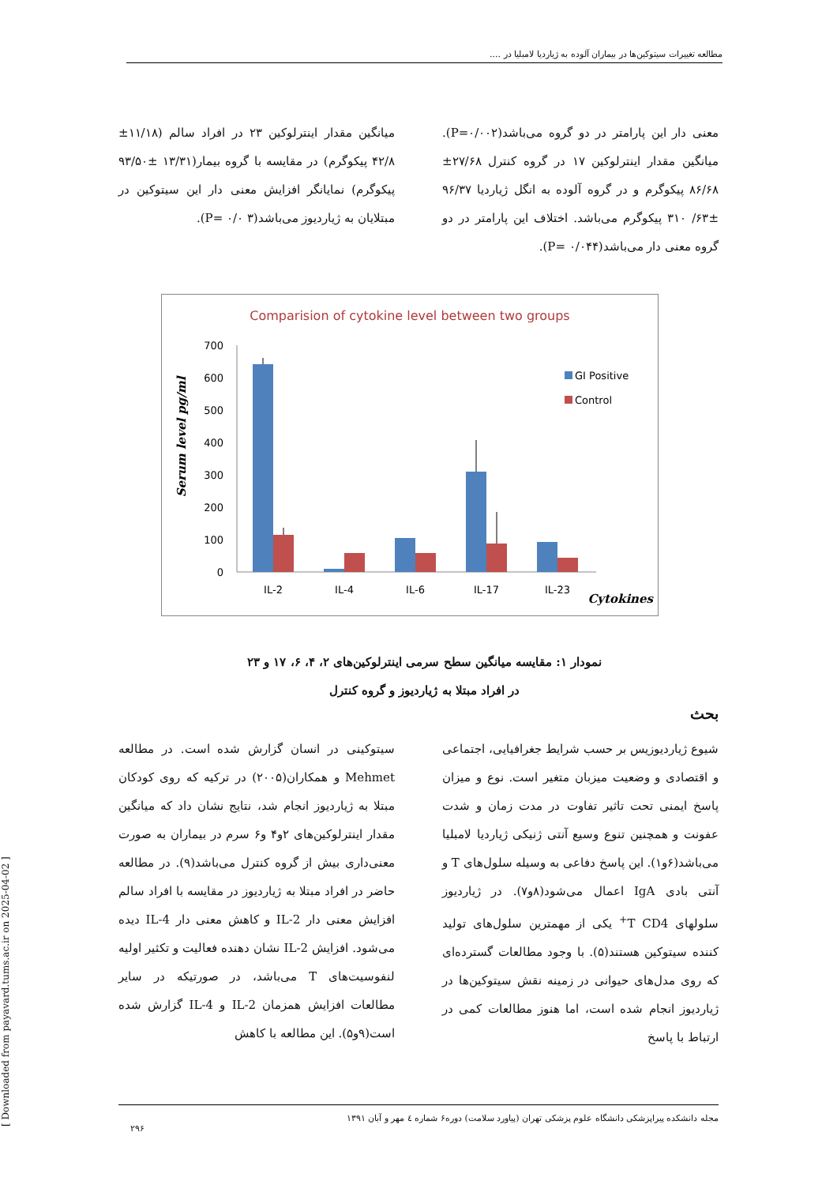مطالعه تغییرات سیتوکین‌ها در بیماران آلوده به ژیاردیا لامبلیا در ....
معنی دار این پارامتر در دو گروه می‌باشد(P=۰/۰۰۲). میانگین مقدار اینترلوکین ۱۷ در گروه کنترل ۲۷/۶۸± ۸۶/۶۸ پیکوگرم و در گروه آلوده به انگل ژیاردیا ۹۶/۳۷ ±۶۳/ ۳۱۰ پیکوگرم می‌باشد. اختلاف این پارامتر در دو گروه معنی دار می‌باشد(P= ۰/۰۴۴).
میانگین مقدار اینترلوکین ۲۳ در افراد سالم (۱۱/۱۸± ۴۲/۸ پیکوگرم) در مقایسه با گروه بیمار(۱۳/۳۱ ±۹۳/۵۰ پیکوگرم) نمایانگر افزایش معنی دار این سیتوکین در مبتلایان به ژیاردیوز می‌باشد(P= ۰/۰ ۳).
Comparision of cytokine level between two groups
Serum level pg/ml
700
600
500
400
300
200
100
0
IL-2
IL-4
IL-6
IL-17
IL-23
Cytokines
GI Positive
Control
نمودار ۱: مقایسه میانگین سطح سرمی اینترلوکین‌های ۲، ۴، ۶، ۱۷ و ۲۳
در افراد مبتلا به ژیاردیوز و گروه کنترل
بحث
شیوع ژیاردیوزیس بر حسب شرایط جغرافیایی، اجتماعی و اقتصادی و وضعیت میزبان متغیر است. نوع و میزان پاسخ ایمنی تحت تاثیر تفاوت در مدت زمان و شدت عفونت و همچنین تنوع وسیع آنتی ژنیکی ژیاردیا لامبلیا می‌باشد(۶و۱). این پاسخ دفاعی به وسیله سلول‌های T و آنتی بادی IgA اعمال می‌شود(۸و۷). در ژیاردیوز سلولهای T CD4<sup>+</sup> یکی از مهمترین سلول‌های تولید کننده سیتوکین هستند(۵). با وجود مطالعات گسترده‌ای که روی مدل‌های حیوانی در زمینه نقش سیتوکین‌ها در ژیاردیوز انجام شده است، اما هنوز مطالعات کمی در ارتباط با پاسخ
سیتوکینی در انسان گزارش شده است. در مطالعه Mehmet و همکاران(۲۰۰۵) در ترکیه که روی کودکان مبتلا به ژیاردیوز انجام شد، نتایج نشان داد که میانگین مقدار اینترلوکین‌های ۲و۴ و۶ سرم در بیماران به صورت معنی‌داری بیش از گروه کنترل می‌باشد(۹). در مطالعه حاضر در افراد مبتلا به ژیاردیوز در مقایسه با افراد سالم افزایش معنی دار IL-2 و کاهش معنی دار IL-4 دیده می‌شود. افزایش IL-2 نشان دهنده فعالیت و تکثیر اولیه لنفوسیت‌های T می‌باشد، در صورتیکه در سایر مطالعات افزایش همزمان IL-2 و IL-4 گزارش شده است(۹و۵). این مطالعه با کاهش
[ Downloaded from payavard.tums.ac.ir on 2025-04-02 ]
مجله دانشکده پیراپزشکی دانشگاه علوم پزشکی تهران (پیاورد سلامت) دوره۶ شماره ٤ مهر و آبان ۱۳۹۱
۲۹۶